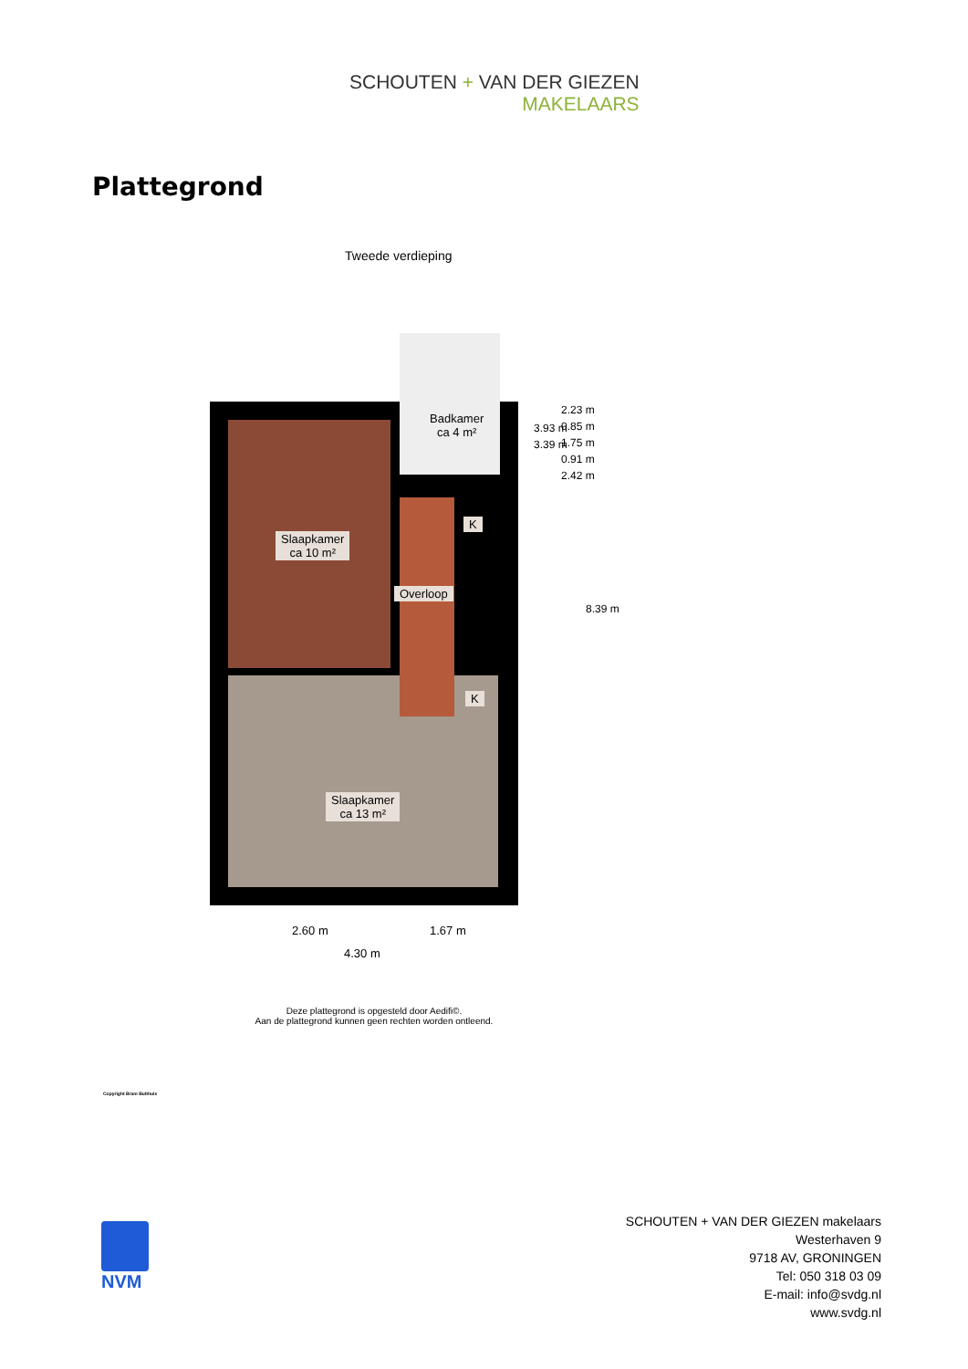SCHOUTEN + VAN DER GIEZEN
MAKELAARS
Plattegrond
Tweede verdieping
Badkamer
ca 4 m²
Slaapkamer
ca 10 m²
Overloop
K
K
Slaapkamer
ca 13 m²
3.93 m
3.39 m
2.23 m
0.85 m
1.75 m
0.91 m
2.42 m
8.39 m
2.60 m 1.67 m
4.30 m
Deze plattegrond is opgesteld door Aedifi©.
Aan de plattegrond kunnen geen rechten worden ontleend.
Copyright Bram Bulthuis
NVM
SCHOUTEN + VAN DER GIEZEN makelaars
Westerhaven 9
9718 AV, GRONINGEN
Tel: 050 318 03 09
E-mail: info@svdg.nl
www.svdg.nl